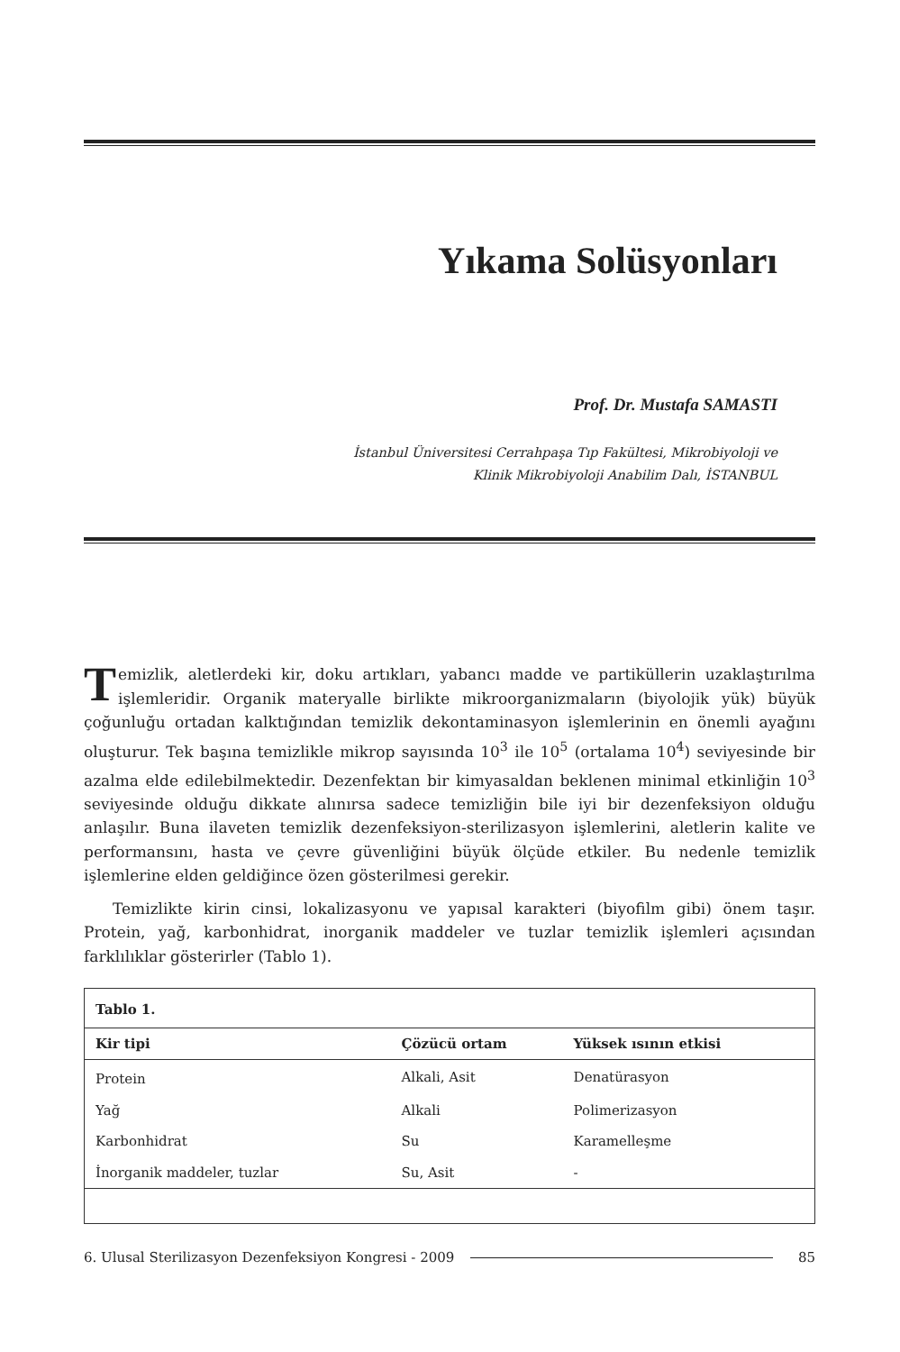Yıkama Solüsyonları
Prof. Dr. Mustafa SAMASTI
İstanbul Üniversitesi Cerrahpaşa Tıp Fakültesi, Mikrobiyoloji ve
Klinik Mikrobiyoloji Anabilim Dalı, İSTANBUL
Temizlik, aletlerdeki kir, doku artıkları, yabancı madde ve partiküllerin uzaklaştırılma işlemleridir. Organik materyalle birlikte mikroorganizmaların (biyolojik yük) büyük çoğunluğu ortadan kalktığından temizlik dekontaminasyon işlemlerinin en önemli ayağını oluşturur. Tek başına temizlikle mikrop sayısında 10<sup>3</sup> ile 10<sup>5</sup> (ortalama 10<sup>4</sup>) seviyesinde bir azalma elde edilebilmektedir. Dezenfektan bir kimyasaldan beklenen minimal etkinliğin 10<sup>3</sup> seviyesinde olduğu dikkate alınırsa sadece temizliğin bile iyi bir dezenfeksiyon olduğu anlaşılır. Buna ilaveten temizlik dezenfeksiyon-sterilizasyon işlemlerini, aletlerin kalite ve performansını, hasta ve çevre güvenliğini büyük ölçüde etkiler. Bu nedenle temizlik işlemlerine elden geldiğince özen gösterilmesi gerekir.
Temizlikte kirin cinsi, lokalizasyonu ve yapısal karakteri (biyofilm gibi) önem taşır. Protein, yağ, karbonhidrat, inorganik maddeler ve tuzlar temizlik işlemleri açısından farklılıklar gösterirler (Tablo 1).
| Tablo 1. | | |
| Kir tipi | Çözücü ortam | Yüksek ısının etkisi |
| Protein | Alkali, Asit | Denatürasyon |
| Yağ | Alkali | Polimerizasyon |
| Karbonhidrat | Su | Karamelleşme |
| İnorganik maddeler, tuzlar | Su, Asit | - |
6. Ulusal Sterilizasyon Dezenfeksiyon Kongresi - 2009 85